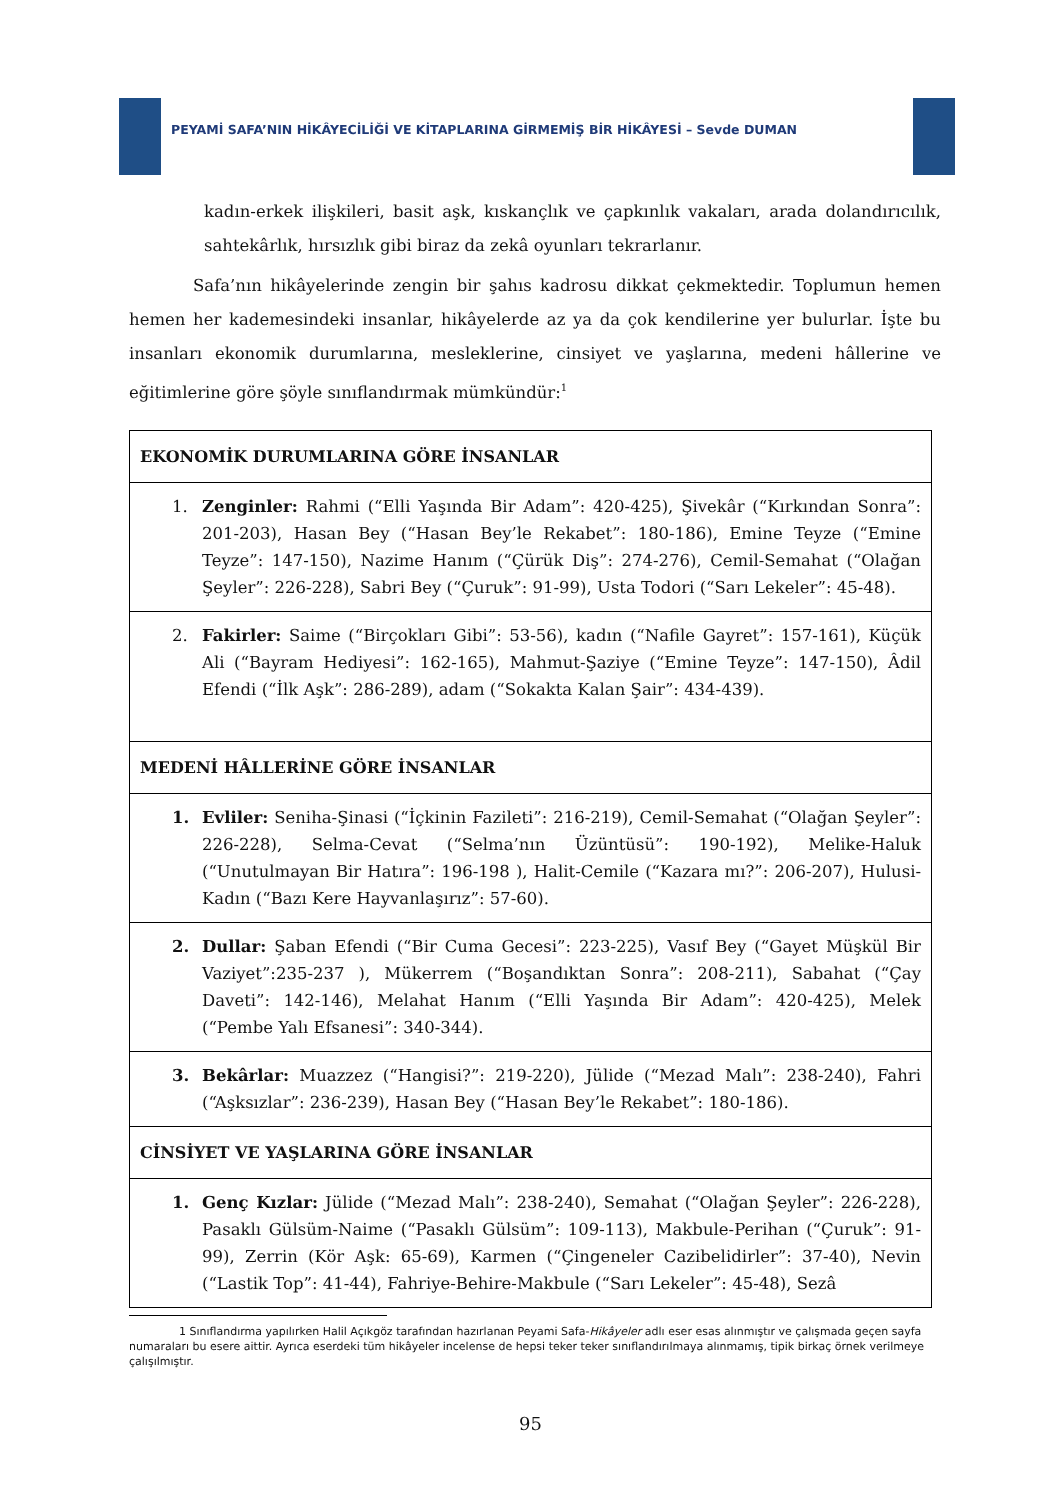PEYAMİ SAFA’NIN HİKÂYECİLİĞİ VE KİTAPLARINA GİRMEMİŞ BİR HİKÂYESİ – Sevde DUMAN
kadın-erkek ilişkileri, basit aşk, kıskançlık ve çapkınlık vakaları, arada dolandırıcılık, sahtekârlık, hırsızlık gibi biraz da zekâ oyunları tekrarlanır.
Safa’nın hikâyelerinde zengin bir şahıs kadrosu dikkat çekmektedir. Toplumun hemen hemen her kademesindeki insanlar, hikâyelerde az ya da çok kendilerine yer bulurlar. İşte bu insanları ekonomik durumlarına, mesleklerine, cinsiyet ve yaşlarına, medeni hâllerine ve eğitimlerine göre şöyle sınıflandırmak mümkündür:<sup>1</sup>
| EKONOMİK DURUMLARINA GÖRE İNSANLAR |
| --- |
| 1. Zenginler: Rahmi (“Elli Yaşında Bir Adam”: 420-425), Şivekâr (“Kırkından Sonra”: 201-203), Hasan Bey (“Hasan Bey’le Rekabet”: 180-186), Emine Teyze (“Emine Teyze”: 147-150), Nazime Hanım (“Çürük Diş”: 274-276), Cemil-Semahat (“Olağan Şeyler”: 226-228), Sabri Bey (“Çuruk”: 91-99), Usta Todori (“Sarı Lekeler”: 45-48). |
| 2. Fakirler: Saime (“Birçokları Gibi”: 53-56), kadın (“Nafile Gayret”: 157-161), Küçük Ali (“Bayram Hediyesi”: 162-165), Mahmut-Şaziye (“Emine Teyze”: 147-150), Âdil Efendi (“İlk Aşk”: 286-289), adam (“Sokakta Kalan Şair”: 434-439). |
| MEDENİ HÂLLERİNE GÖRE İNSANLAR |
| 1. Evliler: Seniha-Şinasi (“İçkinin Fazileti”: 216-219), Cemil-Semahat (“Olağan Şeyler”: 226-228), Selma-Cevat (“Selma’nın Üzüntüsü”: 190-192), Melike-Haluk (“Unutulmayan Bir Hatıra”: 196-198 ), Halit-Cemile (“Kazara mı?”: 206-207), Hulusi-Kadın (“Bazı Kere Hayvanlaşırız”: 57-60). |
| 2. Dullar: Şaban Efendi (“Bir Cuma Gecesi”: 223-225), Vasıf Bey (“Gayet Müşkül Bir Vaziyet”:235-237 ), Mükerrem (“Boşandıktan Sonra”: 208-211), Sabahat (“Çay Daveti”: 142-146), Melahat Hanım (“Elli Yaşında Bir Adam”: 420-425), Melek (“Pembe Yalı Efsanesi”: 340-344). |
| 3. Bekârlar: Muazzez (“Hangisi?”: 219-220), Jülide (“Mezad Malı”: 238-240), Fahri (“Aşksızlar”: 236-239), Hasan Bey (“Hasan Bey’le Rekabet”: 180-186). |
| CİNSİYET VE YAŞLARINA GÖRE İNSANLAR |
| 1. Genç Kızlar: Jülide (“Mezad Malı”: 238-240), Semahat (“Olağan Şeyler”: 226-228), Pasaklı Gülsüm-Naime (“Pasaklı Gülsüm”: 109-113), Makbule-Perihan (“Çuruk”: 91-99), Zerrin (Kör Aşk: 65-69), Karmen (“Çingeneler Cazibelidirler”: 37-40), Nevin (“Lastik Top”: 41-44), Fahriye-Behire-Makbule (“Sarı Lekeler”: 45-48), Sezâ |
1 Sınıflandırma yapılırken Halil Açıkgöz tarafından hazırlanan Peyami Safa-Hikâyeler adlı eser esas alınmıştır ve çalışmada geçen sayfa numaraları bu esere aittir. Ayrıca eserdeki tüm hikâyeler incelense de hepsi teker teker sınıflandırılmaya alınmamış, tipik birkaç örnek verilmeye çalışılmıştır.
95